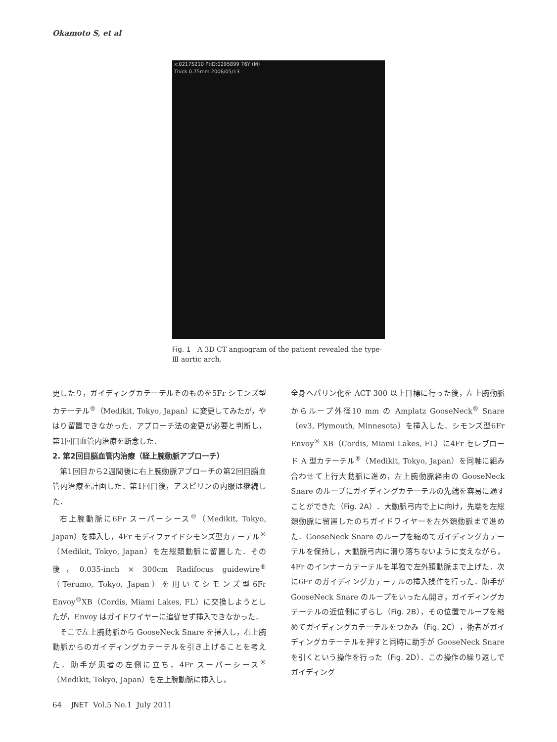Okamoto S, et al
x:02175210 PtID:0295899 76Y (M)
Thick 0.75mm 2006/05/13
Fig. 1 A 3D CT angiogram of the patient revealed the type-Ⅲ aortic arch.
更したり，ガイディングカテーテルそのものを5Fr シモンズ型カテーテル<sup>®</sup>（Medikit, Tokyo, Japan）に変更してみたが，やはり留置できなかった．アプローチ法の変更が必要と判断し，第1回目血管内治療を断念した．
2. 第2回目脳血管内治療（経上腕動脈アプローチ）
第1回目から2週間後に右上腕動脈アプローチの第2回目脳血管内治療を計画した．第1回目後，アスピリンの内服は継続した．
右上腕動脈に6Fr スーパーシース<sup>®</sup>（Medikit, Tokyo, Japan）を挿入し，4Fr モディファイドシモンズ型カテーテル<sup>®</sup>（Medikit, Tokyo, Japan）を左総頚動脈に留置した．その後，0.035-inch × 300cm Radifocus guidewire<sup>®</sup>（Terumo, Tokyo, Japan）を用いてシモンズ型6Fr Envoy<sup>®</sup>XB（Cordis, Miami Lakes, FL）に交換しようとしたが，Envoy はガイドワイヤーに追従せず挿入できなかった．
そこで左上腕動脈から GooseNeck Snare を挿入し，右上腕動脈からのガイディングカテーテルを引き上げることを考えた．助手が患者の左側に立ち，4Fr スーパーシース<sup>®</sup>（Medikit, Tokyo, Japan）を左上腕動脈に挿入し，
全身ヘパリン化を ACT 300 以上目標に行った後，左上腕動脈からループ外径10 mm の Amplatz GooseNeck<sup>®</sup> Snare（ev3, Plymouth, Minnesota）を挿入した．シモンズ型6Fr Envoy<sup>®</sup> XB（Cordis, Miami Lakes, FL）に4Fr セレブロード A 型カテーテル<sup>®</sup>（Medikit, Tokyo, Japan）を同軸に組み合わせて上行大動脈に進め，左上腕動脈経由の GooseNeck Snare のループにガイディングカテーテルの先端を容易に通すことができた（Fig. 2A）．大動脈弓内で上に向け，先端を左総頚動脈に留置したのちガイドワイヤーを左外頚動脈まで進めた．GooseNeck Snare のループを縮めてガイディングカテーテルを保持し，大動脈弓内に滑り落ちないように支えながら，4Fr のインナーカテーテルを単独で左外頚動脈まで上げた．次に6Fr のガイディングカテーテルの挿入操作を行った．助手が GooseNeck Snare のループをいったん開き，ガイディングカテーテルの近位側にずらし（Fig. 2B），その位置でループを縮めてガイディングカテーテルをつかみ（Fig. 2C），術者がガイディングカテーテルを押すと同時に助手が GooseNeck Snare を引くという操作を行った（Fig. 2D）．この操作の繰り返しでガイディング
64 JNET Vol.5 No.1 July 2011